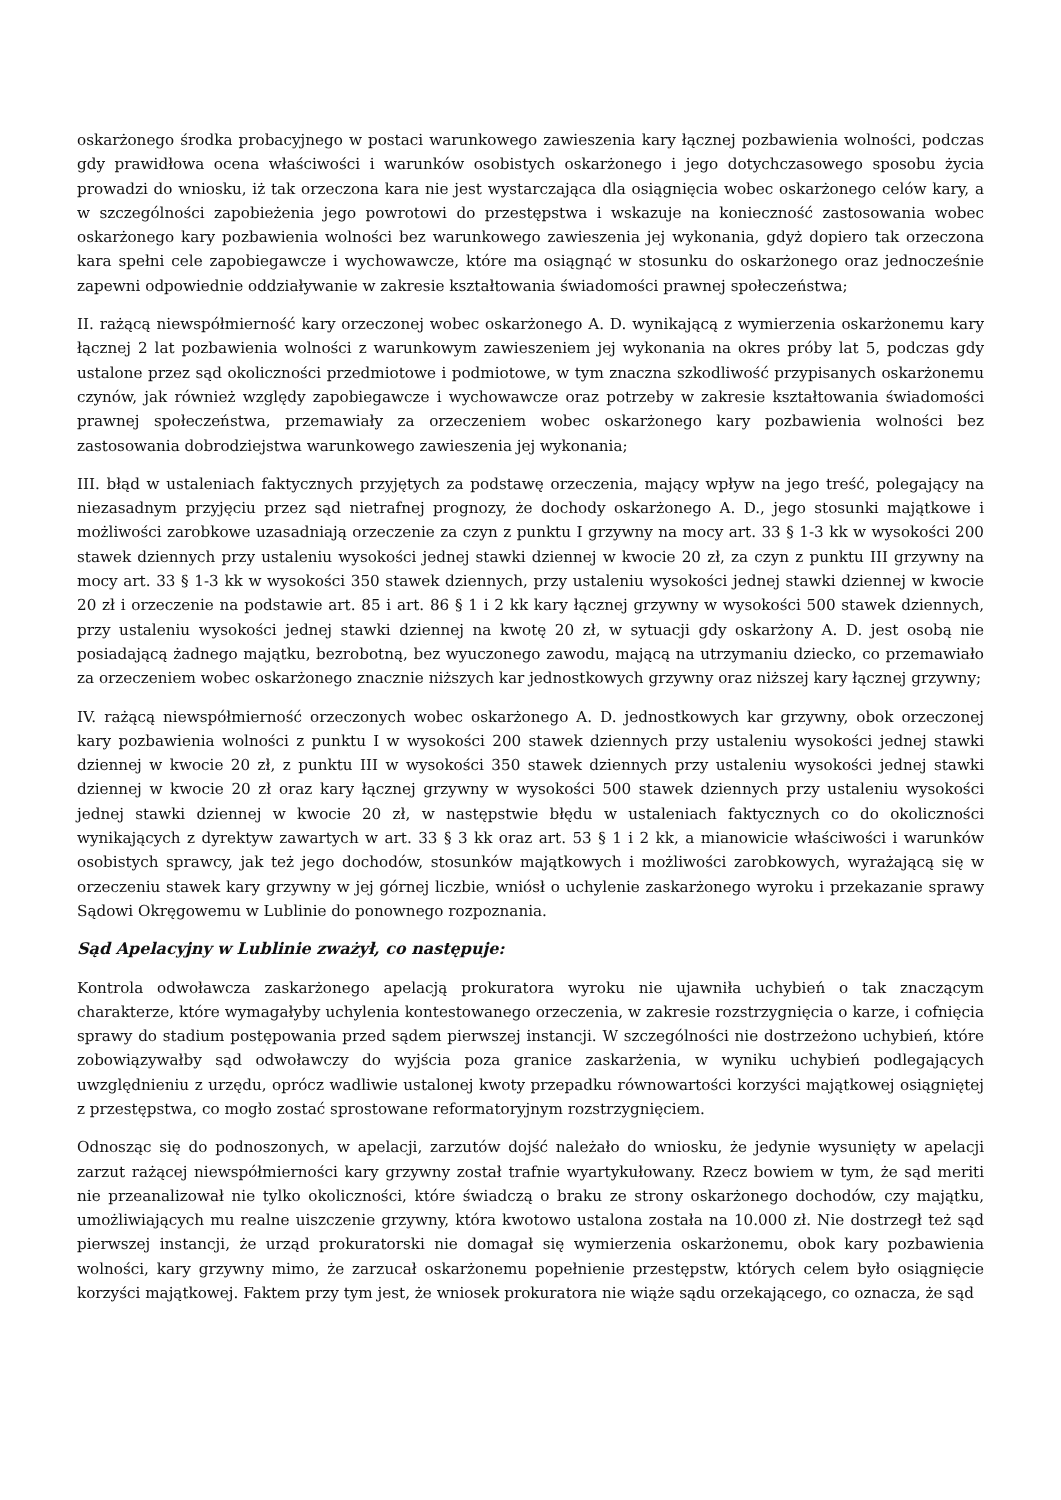oskarżonego środka probacyjnego w postaci warunkowego zawieszenia kary łącznej pozbawienia wolności, podczas gdy prawidłowa ocena właściwości i warunków osobistych oskarżonego i jego dotychczasowego sposobu życia prowadzi do wniosku, iż tak orzeczona kara nie jest wystarczająca dla osiągnięcia wobec oskarżonego celów kary, a w szczególności zapobieżenia jego powrotowi do przestępstwa i wskazuje na konieczność zastosowania wobec oskarżonego kary pozbawienia wolności bez warunkowego zawieszenia jej wykonania, gdyż dopiero tak orzeczona kara spełni cele zapobiegawcze i wychowawcze, które ma osiągnąć w stosunku do oskarżonego oraz jednocześnie zapewni odpowiednie oddziaływanie w zakresie kształtowania świadomości prawnej społeczeństwa;
II. rażącą niewspółmierność kary orzeczonej wobec oskarżonego A. D. wynikającą z wymierzenia oskarżonemu kary łącznej 2 lat pozbawienia wolności z warunkowym zawieszeniem jej wykonania na okres próby lat 5, podczas gdy ustalone przez sąd okoliczności przedmiotowe i podmiotowe, w tym znaczna szkodliwość przypisanych oskarżonemu czynów, jak również względy zapobiegawcze i wychowawcze oraz potrzeby w zakresie kształtowania świadomości prawnej społeczeństwa, przemawiały za orzeczeniem wobec oskarżonego kary pozbawienia wolności bez zastosowania dobrodziejstwa warunkowego zawieszenia jej wykonania;
III. błąd w ustaleniach faktycznych przyjętych za podstawę orzeczenia, mający wpływ na jego treść, polegający na niezasadnym przyjęciu przez sąd nietrafnej prognozy, że dochody oskarżonego A. D., jego stosunki majątkowe i możliwości zarobkowe uzasadniają orzeczenie za czyn z punktu I grzywny na mocy art. 33 § 1-3 kk w wysokości 200 stawek dziennych przy ustaleniu wysokości jednej stawki dziennej w kwocie 20 zł, za czyn z punktu III grzywny na mocy art. 33 § 1-3 kk w wysokości 350 stawek dziennych, przy ustaleniu wysokości jednej stawki dziennej w kwocie 20 zł i orzeczenie na podstawie art. 85 i art. 86 § 1 i 2 kk kary łącznej grzywny w wysokości 500 stawek dziennych, przy ustaleniu wysokości jednej stawki dziennej na kwotę 20 zł, w sytuacji gdy oskarżony A. D. jest osobą nie posiadającą żadnego majątku, bezrobotną, bez wyuczonego zawodu, mającą na utrzymaniu dziecko, co przemawiało za orzeczeniem wobec oskarżonego znacznie niższych kar jednostkowych grzywny oraz niższej kary łącznej grzywny;
IV. rażącą niewspółmierność orzeczonych wobec oskarżonego A. D. jednostkowych kar grzywny, obok orzeczonej kary pozbawienia wolności z punktu I w wysokości 200 stawek dziennych przy ustaleniu wysokości jednej stawki dziennej w kwocie 20 zł, z punktu III w wysokości 350 stawek dziennych przy ustaleniu wysokości jednej stawki dziennej w kwocie 20 zł oraz kary łącznej grzywny w wysokości 500 stawek dziennych przy ustaleniu wysokości jednej stawki dziennej w kwocie 20 zł, w następstwie błędu w ustaleniach faktycznych co do okoliczności wynikających z dyrektyw zawartych w art. 33 § 3 kk oraz art. 53 § 1 i 2 kk, a mianowicie właściwości i warunków osobistych sprawcy, jak też jego dochodów, stosunków majątkowych i możliwości zarobkowych, wyrażającą się w orzeczeniu stawek kary grzywny w jej górnej liczbie, wniósł o uchylenie zaskarżonego wyroku i przekazanie sprawy Sądowi Okręgowemu w Lublinie do ponownego rozpoznania.
Sąd Apelacyjny w Lublinie zważył, co następuje:
Kontrola odwoławcza zaskarżonego apelacją prokuratora wyroku nie ujawniła uchybień o tak znaczącym charakterze, które wymagałyby uchylenia kontestowanego orzeczenia, w zakresie rozstrzygnięcia o karze, i cofnięcia sprawy do stadium postępowania przed sądem pierwszej instancji. W szczególności nie dostrzeżono uchybień, które zobowiązywałby sąd odwoławczy do wyjścia poza granice zaskarżenia, w wyniku uchybień podlegających uwzględnieniu z urzędu, oprócz wadliwie ustalonej kwoty przepadku równowartości korzyści majątkowej osiągniętej z przestępstwa, co mogło zostać sprostowane reformatoryjnym rozstrzygnięciem.
Odnosząc się do podnoszonych, w apelacji, zarzutów dojść należało do wniosku, że jedynie wysunięty w apelacji zarzut rażącej niewspółmierności kary grzywny został trafnie wyartykułowany. Rzecz bowiem w tym, że sąd meriti nie przeanalizował nie tylko okoliczności, które świadczą o braku ze strony oskarżonego dochodów, czy majątku, umożliwiających mu realne uiszczenie grzywny, która kwotowo ustalona została na 10.000 zł. Nie dostrzegł też sąd pierwszej instancji, że urząd prokuratorski nie domagał się wymierzenia oskarżonemu, obok kary pozbawienia wolności, kary grzywny mimo, że zarzucał oskarżonemu popełnienie przestępstw, których celem było osiągnięcie korzyści majątkowej. Faktem przy tym jest, że wniosek prokuratora nie wiąże sądu orzekającego, co oznacza, że sąd